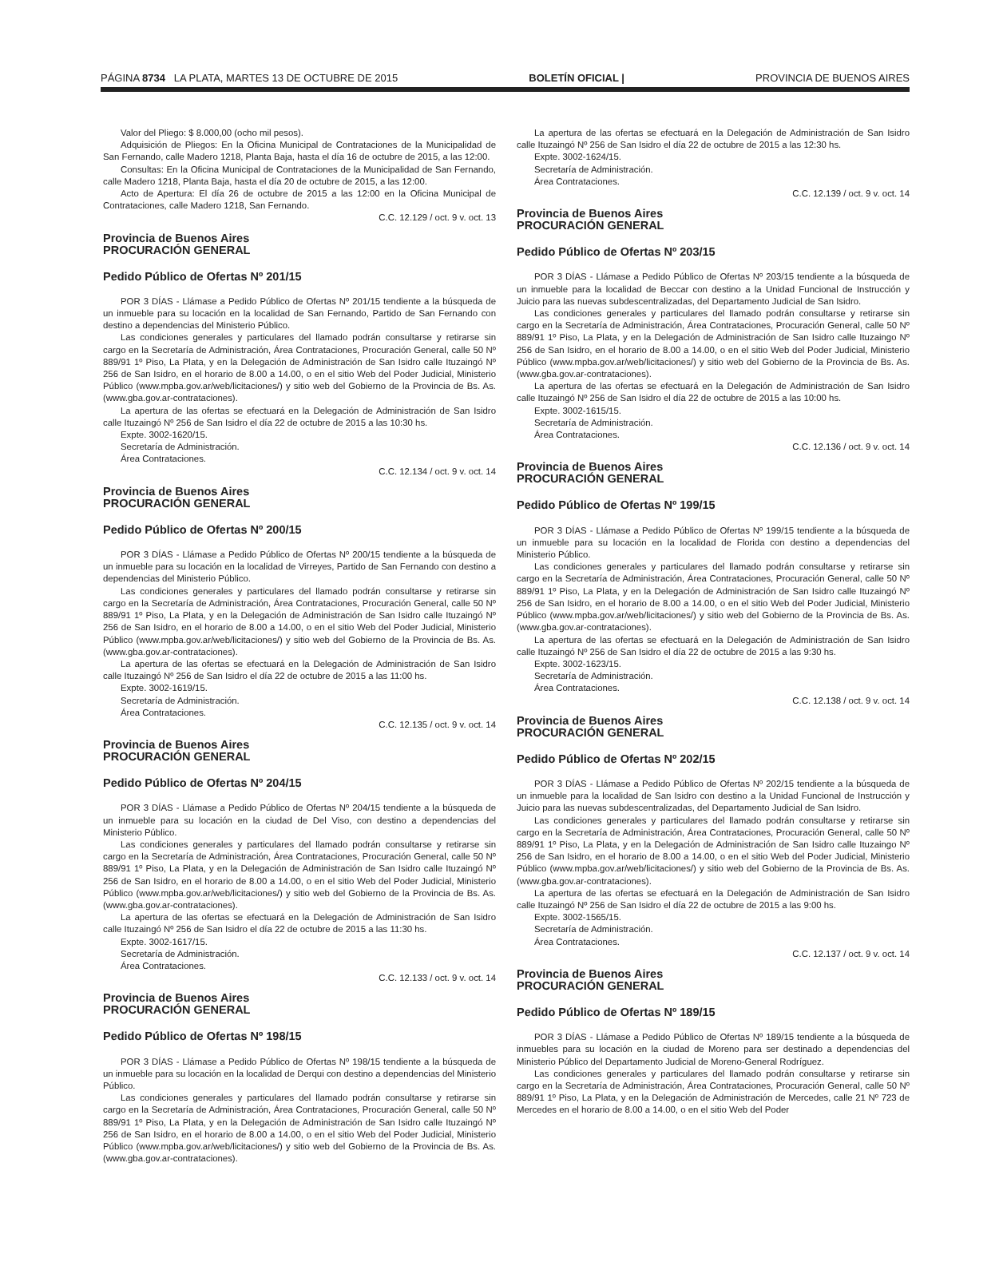PÁGINA 8734 LA PLATA, MARTES 13 DE OCTUBRE DE 2015 BOLETÍN OFICIAL | PROVINCIA DE BUENOS AIRES
Valor del Pliego: $ 8.000,00 (ocho mil pesos).
Adquisición de Pliegos: En la Oficina Municipal de Contrataciones de la Municipalidad de San Fernando, calle Madero 1218, Planta Baja, hasta el día 16 de octubre de 2015, a las 12:00.
Consultas: En la Oficina Municipal de Contrataciones de la Municipalidad de San Fernando, calle Madero 1218, Planta Baja, hasta el día 20 de octubre de 2015, a las 12:00.
Acto de Apertura: El día 26 de octubre de 2015 a las 12:00 en la Oficina Municipal de Contrataciones, calle Madero 1218, San Fernando.
C.C. 12.129 / oct. 9 v. oct. 13
Provincia de Buenos Aires
PROCURACIÓN GENERAL
Pedido Público de Ofertas Nº 201/15
POR 3 DÍAS - Llámase a Pedido Público de Ofertas Nº 201/15 tendiente a la búsqueda de un inmueble para su locación en la localidad de San Fernando, Partido de San Fernando con destino a dependencias del Ministerio Público.
Las condiciones generales y particulares del llamado podrán consultarse y retirarse sin cargo en la Secretaría de Administración, Área Contrataciones, Procuración General, calle 50 Nº 889/91 1º Piso, La Plata, y en la Delegación de Administración de San Isidro calle Ituzaingó Nº 256 de San Isidro, en el horario de 8.00 a 14.00, o en el sitio Web del Poder Judicial, Ministerio Público (www.mpba.gov.ar/web/licitaciones/) y sitio web del Gobierno de la Provincia de Bs. As. (www.gba.gov.ar-contrataciones).
La apertura de las ofertas se efectuará en la Delegación de Administración de San Isidro calle Ituzaingó Nº 256 de San Isidro el día 22 de octubre de 2015 a las 10:30 hs.
Expte. 3002-1620/15.
Secretaría de Administración.
Área Contrataciones.
C.C. 12.134 / oct. 9 v. oct. 14
Provincia de Buenos Aires
PROCURACIÓN GENERAL
Pedido Público de Ofertas Nº 200/15
POR 3 DÍAS - Llámase a Pedido Público de Ofertas Nº 200/15 tendiente a la búsqueda de un inmueble para su locación en la localidad de Virreyes, Partido de San Fernando con destino a dependencias del Ministerio Público.
Las condiciones generales y particulares del llamado podrán consultarse y retirarse sin cargo en la Secretaría de Administración, Área Contrataciones, Procuración General, calle 50 Nº 889/91 1º Piso, La Plata, y en la Delegación de Administración de San Isidro calle Ituzaingó Nº 256 de San Isidro, en el horario de 8.00 a 14.00, o en el sitio Web del Poder Judicial, Ministerio Público (www.mpba.gov.ar/web/licitaciones/) y sitio web del Gobierno de la Provincia de Bs. As. (www.gba.gov.ar-contrataciones).
La apertura de las ofertas se efectuará en la Delegación de Administración de San Isidro calle Ituzaingó Nº 256 de San Isidro el día 22 de octubre de 2015 a las 11:00 hs.
Expte. 3002-1619/15.
Secretaría de Administración.
Área Contrataciones.
C.C. 12.135 / oct. 9 v. oct. 14
Provincia de Buenos Aires
PROCURACIÓN GENERAL
Pedido Público de Ofertas Nº 204/15
POR 3 DÍAS - Llámase a Pedido Público de Ofertas Nº 204/15 tendiente a la búsqueda de un inmueble para su locación en la ciudad de Del Viso, con destino a dependencias del Ministerio Público.
Las condiciones generales y particulares del llamado podrán consultarse y retirarse sin cargo en la Secretaría de Administración, Área Contrataciones, Procuración General, calle 50 Nº 889/91 1º Piso, La Plata, y en la Delegación de Administración de San Isidro calle Ituzaingó Nº 256 de San Isidro, en el horario de 8.00 a 14.00, o en el sitio Web del Poder Judicial, Ministerio Público (www.mpba.gov.ar/web/licitaciones/) y sitio web del Gobierno de la Provincia de Bs. As. (www.gba.gov.ar-contrataciones).
La apertura de las ofertas se efectuará en la Delegación de Administración de San Isidro calle Ituzaingó Nº 256 de San Isidro el día 22 de octubre de 2015 a las 11:30 hs.
Expte. 3002-1617/15.
Secretaría de Administración.
Área Contrataciones.
C.C. 12.133 / oct. 9 v. oct. 14
Provincia de Buenos Aires
PROCURACIÓN GENERAL
Pedido Público de Ofertas Nº 198/15
POR 3 DÍAS - Llámase a Pedido Público de Ofertas Nº 198/15 tendiente a la búsqueda de un inmueble para su locación en la localidad de Derqui con destino a dependencias del Ministerio Público.
Las condiciones generales y particulares del llamado podrán consultarse y retirarse sin cargo en la Secretaría de Administración, Área Contrataciones, Procuración General, calle 50 Nº 889/91 1º Piso, La Plata, y en la Delegación de Administración de San Isidro calle Ituzaingó Nº 256 de San Isidro, en el horario de 8.00 a 14.00, o en el sitio Web del Poder Judicial, Ministerio Público (www.mpba.gov.ar/web/licitaciones/) y sitio web del Gobierno de la Provincia de Bs. As. (www.gba.gov.ar-contrataciones).
La apertura de las ofertas se efectuará en la Delegación de Administración de San Isidro calle Ituzaingó Nº 256 de San Isidro el día 22 de octubre de 2015 a las 12:30 hs.
Expte. 3002-1624/15.
Secretaría de Administración.
Área Contrataciones.
C.C. 12.139 / oct. 9 v. oct. 14
Provincia de Buenos Aires
PROCURACIÓN GENERAL
Pedido Público de Ofertas Nº 203/15
POR 3 DÍAS - Llámase a Pedido Público de Ofertas Nº 203/15 tendiente a la búsqueda de un inmueble para la localidad de Beccar con destino a la Unidad Funcional de Instrucción y Juicio para las nuevas subdescentralizadas, del Departamento Judicial de San Isidro.
Las condiciones generales y particulares del llamado podrán consultarse y retirarse sin cargo en la Secretaría de Administración, Área Contrataciones, Procuración General, calle 50 Nº 889/91 1º Piso, La Plata, y en la Delegación de Administración de San Isidro calle Ituzaingo Nº 256 de San Isidro, en el horario de 8.00 a 14.00, o en el sitio Web del Poder Judicial, Ministerio Público (www.mpba.gov.ar/web/licitaciones/) y sitio web del Gobierno de la Provincia de Bs. As. (www.gba.gov.ar-contrataciones).
La apertura de las ofertas se efectuará en la Delegación de Administración de San Isidro calle Ituzaingó Nº 256 de San Isidro el día 22 de octubre de 2015 a las 10:00 hs.
Expte. 3002-1615/15.
Secretaría de Administración.
Área Contrataciones.
C.C. 12.136 / oct. 9 v. oct. 14
Provincia de Buenos Aires
PROCURACIÓN GENERAL
Pedido Público de Ofertas Nº 199/15
POR 3 DÍAS - Llámase a Pedido Público de Ofertas Nº 199/15 tendiente a la búsqueda de un inmueble para su locación en la localidad de Florida con destino a dependencias del Ministerio Público.
Las condiciones generales y particulares del llamado podrán consultarse y retirarse sin cargo en la Secretaría de Administración, Área Contrataciones, Procuración General, calle 50 Nº 889/91 1º Piso, La Plata, y en la Delegación de Administración de San Isidro calle Ituzaingó Nº 256 de San Isidro, en el horario de 8.00 a 14.00, o en el sitio Web del Poder Judicial, Ministerio Público (www.mpba.gov.ar/web/licitaciones/) y sitio web del Gobierno de la Provincia de Bs. As. (www.gba.gov.ar-contrataciones).
La apertura de las ofertas se efectuará en la Delegación de Administración de San Isidro calle Ituzaingó Nº 256 de San Isidro el día 22 de octubre de 2015 a las 9:30 hs.
Expte. 3002-1623/15.
Secretaría de Administración.
Área Contrataciones.
C.C. 12.138 / oct. 9 v. oct. 14
Provincia de Buenos Aires
PROCURACIÓN GENERAL
Pedido Público de Ofertas Nº 202/15
POR 3 DÍAS - Llámase a Pedido Público de Ofertas Nº 202/15 tendiente a la búsqueda de un inmueble para la localidad de San Isidro con destino a la Unidad Funcional de Instrucción y Juicio para las nuevas subdescentralizadas, del Departamento Judicial de San Isidro.
Las condiciones generales y particulares del llamado podrán consultarse y retirarse sin cargo en la Secretaría de Administración, Área Contrataciones, Procuración General, calle 50 Nº 889/91 1º Piso, La Plata, y en la Delegación de Administración de San Isidro calle Ituzaingo Nº 256 de San Isidro, en el horario de 8.00 a 14.00, o en el sitio Web del Poder Judicial, Ministerio Público (www.mpba.gov.ar/web/licitaciones/) y sitio web del Gobierno de la Provincia de Bs. As. (www.gba.gov.ar-contrataciones).
La apertura de las ofertas se efectuará en la Delegación de Administración de San Isidro calle Ituzaingó Nº 256 de San Isidro el día 22 de octubre de 2015 a las 9:00 hs.
Expte. 3002-1565/15.
Secretaría de Administración.
Área Contrataciones.
C.C. 12.137 / oct. 9 v. oct. 14
Provincia de Buenos Aires
PROCURACIÓN GENERAL
Pedido Público de Ofertas Nº 189/15
POR 3 DÍAS - Llámase a Pedido Público de Ofertas Nº 189/15 tendiente a la búsqueda de inmuebles para su locación en la ciudad de Moreno para ser destinado a dependencias del Ministerio Público del Departamento Judicial de Moreno-General Rodríguez.
Las condiciones generales y particulares del llamado podrán consultarse y retirarse sin cargo en la Secretaría de Administración, Área Contrataciones, Procuración General, calle 50 Nº 889/91 1º Piso, La Plata, y en la Delegación de Administración de Mercedes, calle 21 Nº 723 de Mercedes en el horario de 8.00 a 14.00, o en el sitio Web del Poder